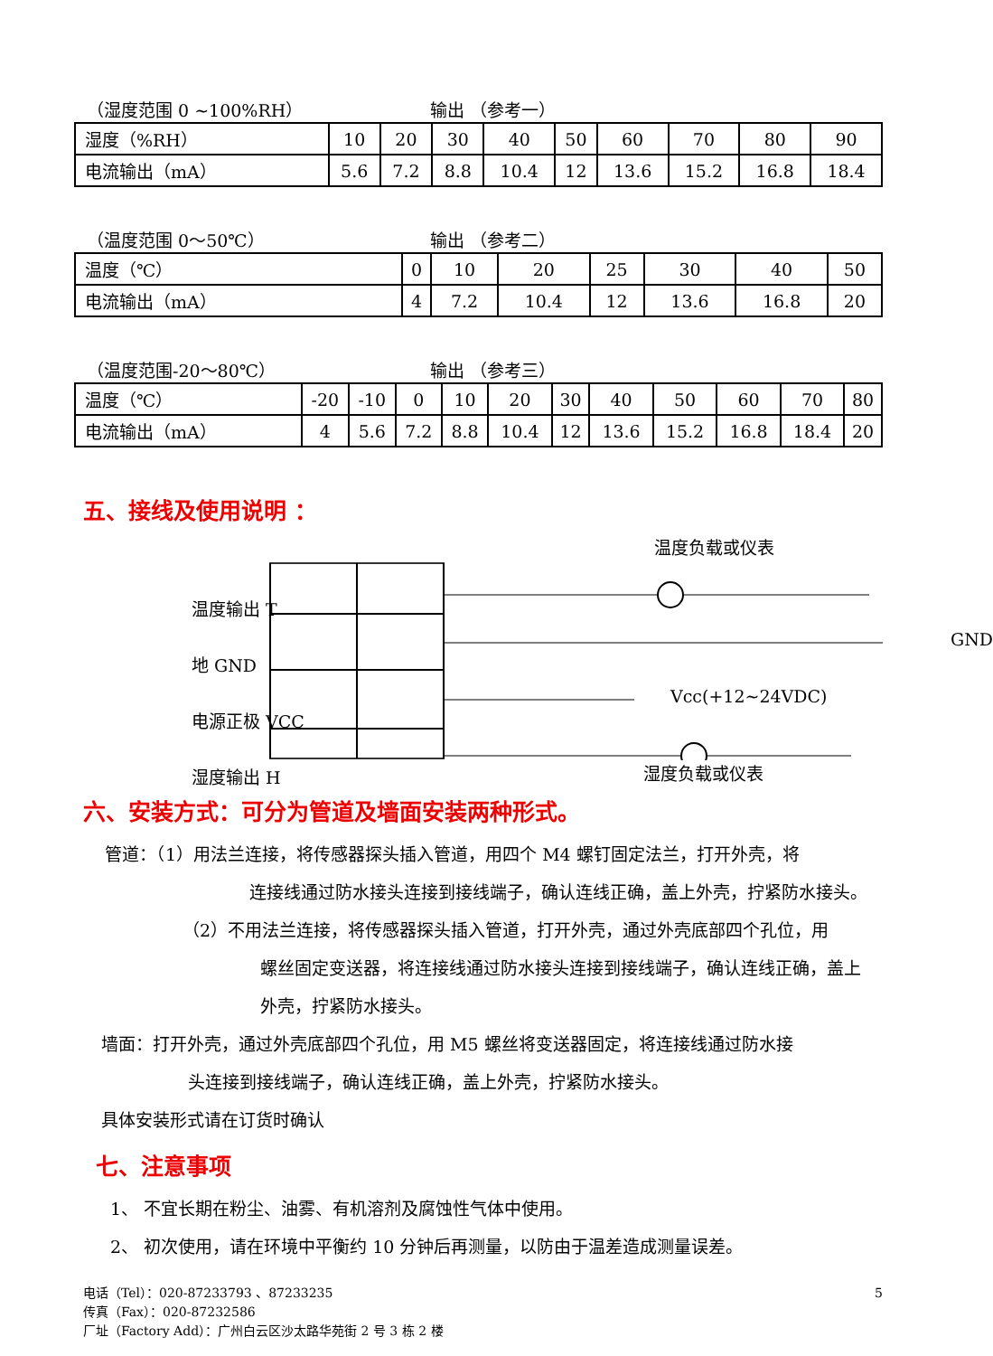（湿度范围 0 ~100%RH） 输出 （参考一）
| 湿度（%RH） | 10 | 20 | 30 | 40 | 50 | 60 | 70 | 80 | 90 |
| 电流输出（mA） | 5.6 | 7.2 | 8.8 | 10.4 | 12 | 13.6 | 15.2 | 16.8 | 18.4 |
（温度范围 0～50℃） 输出 （参考二）
| 温度（℃） | 0 | 10 | 20 | 25 | 30 | 40 | 50 |
| 电流输出（mA） | 4 | 7.2 | 10.4 | 12 | 13.6 | 16.8 | 20 |
（温度范围-20～80℃） 输出 （参考三）
| 温度（℃） | -20 | -10 | 0 | 10 | 20 | 30 | 40 | 50 | 60 | 70 | 80 |
| 电流输出（mA） | 4 | 5.6 | 7.2 | 8.8 | 10.4 | 12 | 13.6 | 15.2 | 16.8 | 18.4 | 20 |
五、接线及使用说明 ：
温度负载或仪表
温度输出 T
地 GND
电源正极 VCC
湿度输出 H
GND
Vcc(+12~24VDC)
湿度负载或仪表
六、安装方式：可分为管道及墙面安装两种形式。
管道：（1）用法兰连接，将传感器探头插入管道，用四个 M4 螺钉固定法兰，打开外壳，将
连接线通过防水接头连接到接线端子，确认连线正确，盖上外壳，拧紧防水接头。
（2）不用法兰连接，将传感器探头插入管道，打开外壳，通过外壳底部四个孔位，用
螺丝固定变送器，将连接线通过防水接头连接到接线端子，确认连线正确，盖上
外壳，拧紧防水接头。
墙面：打开外壳，通过外壳底部四个孔位，用 M5 螺丝将变送器固定，将连接线通过防水接
头连接到接线端子，确认连线正确，盖上外壳，拧紧防水接头。
具体安装形式请在订货时确认
七、注意事项
1、 不宜长期在粉尘、油雾、有机溶剂及腐蚀性气体中使用。
2、 初次使用，请在环境中平衡约 10 分钟后再测量，以防由于温差造成测量误差。
5 电话（Tel）：020-87233793 、87233235
传真（Fax）：020-87232586
厂址（Factory Add）：广州白云区沙太路华苑街 2 号 3 栋 2 楼